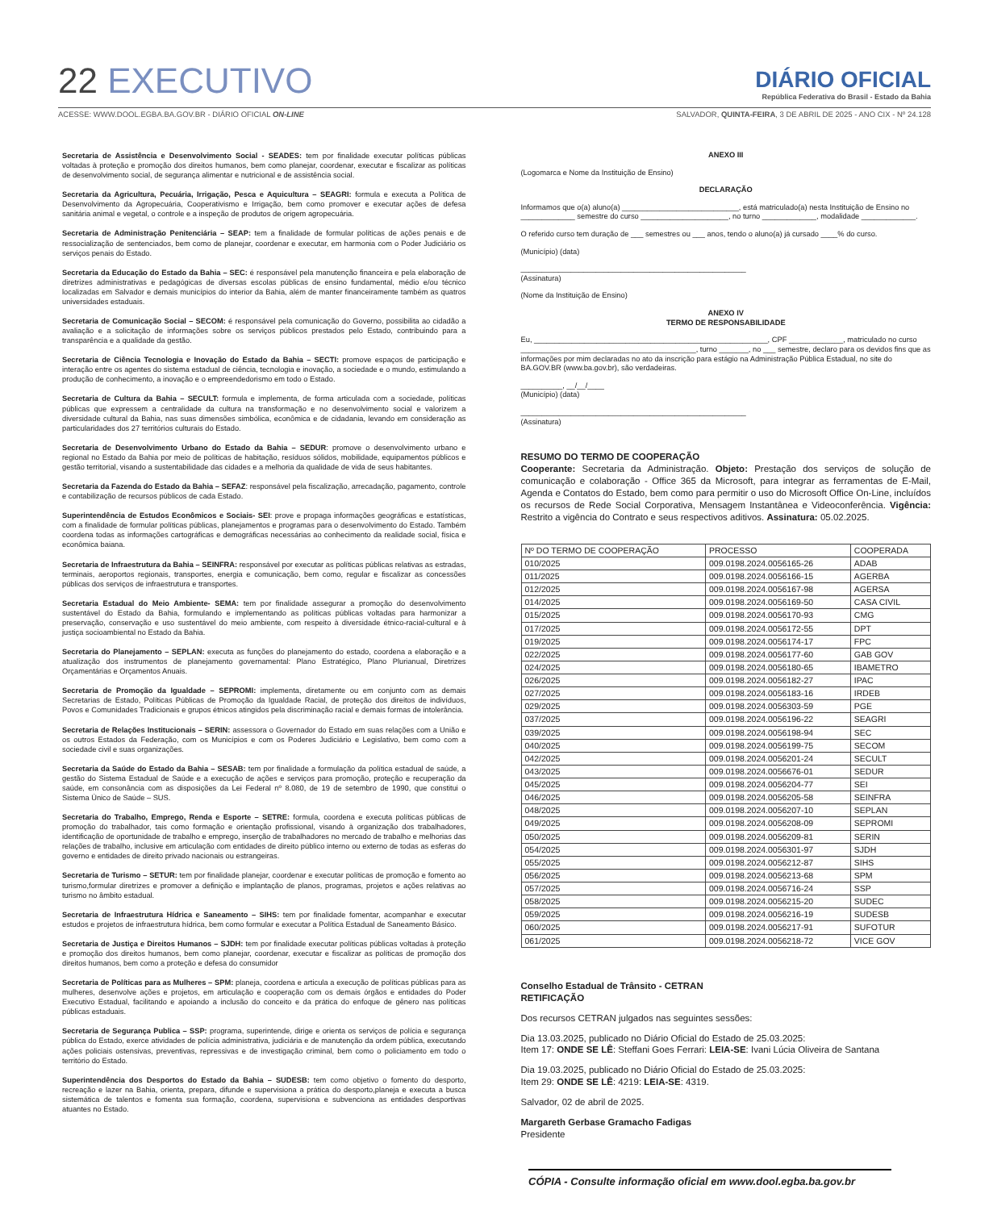22 EXECUTIVO
DIÁRIO OFICIAL
República Federativa do Brasil - Estado da Bahia
ACESSE: WWW.DOOL.EGBA.BA.GOV.BR - DIÁRIO OFICIAL ON-LINE SALVADOR, QUINTA-FEIRA, 3 DE ABRIL DE 2025 - ANO CIX - Nº 24.128
Secretaria de Assistência e Desenvolvimento Social - SEADES: tem por finalidade executar políticas públicas voltadas à proteção e promoção dos direitos humanos, bem como planejar, coordenar, executar e fiscalizar as políticas de desenvolvimento social, de segurança alimentar e nutricional e de assistência social.
Secretaria da Agricultura, Pecuária, Irrigação, Pesca e Aquicultura – SEAGRI: formula e executa a Política de Desenvolvimento da Agropecuária, Cooperativismo e Irrigação, bem como promover e executar ações de defesa sanitária animal e vegetal, o controle e a inspeção de produtos de origem agropecuária.
Secretaria de Administração Penitenciária – SEAP: tem a finalidade de formular políticas de ações penais e de ressocialização de sentenciados, bem como de planejar, coordenar e executar, em harmonia com o Poder Judiciário os serviços penais do Estado.
Secretaria da Educação do Estado da Bahia – SEC: é responsável pela manutenção financeira e pela elaboração de diretrizes administrativas e pedagógicas de diversas escolas públicas de ensino fundamental, médio e/ou técnico localizadas em Salvador e demais municípios do interior da Bahia, além de manter financeiramente também as quatros universidades estaduais.
Secretaria de Comunicação Social – SECOM: é responsável pela comunicação do Governo, possibilita ao cidadão a avaliação e a solicitação de informações sobre os serviços públicos prestados pelo Estado, contribuindo para a transparência e a qualidade da gestão.
Secretaria de Ciência Tecnologia e Inovação do Estado da Bahia – SECTI: promove espaços de participação e interação entre os agentes do sistema estadual de ciência, tecnologia e inovação, a sociedade e o mundo, estimulando a produção de conhecimento, a inovação e o empreendedorismo em todo o Estado.
Secretaria de Cultura da Bahia – SECULT: formula e implementa, de forma articulada com a sociedade, políticas públicas que expressem a centralidade da cultura na transformação e no desenvolvimento social e valorizem a diversidade cultural da Bahia, nas suas dimensões simbólica, econômica e de cidadania, levando em consideração as particularidades dos 27 territórios culturais do Estado.
Secretaria de Desenvolvimento Urbano do Estado da Bahia – SEDUR: promove o desenvolvimento urbano e regional no Estado da Bahia por meio de políticas de habitação, resíduos sólidos, mobilidade, equipamentos públicos e gestão territorial, visando a sustentabilidade das cidades e a melhoria da qualidade de vida de seus habitantes.
Secretaria da Fazenda do Estado da Bahia – SEFAZ: responsável pela fiscalização, arrecadação, pagamento, controle e contabilização de recursos públicos de cada Estado.
Superintendência de Estudos Econômicos e Sociais- SEI: prove e propaga informações geográficas e estatísticas, com a finalidade de formular políticas públicas, planejamentos e programas para o desenvolvimento do Estado. Também coordena todas as informações cartográficas e demográficas necessárias ao conhecimento da realidade social, física e econômica baiana.
Secretaria de Infraestrutura da Bahia – SEINFRA: responsável por executar as políticas públicas relativas as estradas, terminais, aeroportos regionais, transportes, energia e comunicação, bem como, regular e fiscalizar as concessões públicas dos serviços de infraestrutura e transportes.
Secretaria Estadual do Meio Ambiente- SEMA: tem por finalidade assegurar a promoção do desenvolvimento sustentável do Estado da Bahia, formulando e implementando as políticas públicas voltadas para harmonizar a preservação, conservação e uso sustentável do meio ambiente, com respeito à diversidade étnico-racial-cultural e à justiça socioambiental no Estado da Bahia.
Secretaria do Planejamento – SEPLAN: executa as funções do planejamento do estado, coordena a elaboração e a atualização dos instrumentos de planejamento governamental: Plano Estratégico, Plano Plurianual, Diretrizes Orçamentárias e Orçamentos Anuais.
Secretaria de Promoção da Igualdade – SEPROMI: implementa, diretamente ou em conjunto com as demais Secretarias de Estado, Políticas Públicas de Promoção da Igualdade Racial, de proteção dos direitos de indivíduos, Povos e Comunidades Tradicionais e grupos étnicos atingidos pela discriminação racial e demais formas de intolerância.
Secretaria de Relações Institucionais – SERIN: assessora o Governador do Estado em suas relações com a União e os outros Estados da Federação, com os Municípios e com os Poderes Judiciário e Legislativo, bem como com a sociedade civil e suas organizações.
Secretaria da Saúde do Estado da Bahia – SESAB: tem por finalidade a formulação da política estadual de saúde, a gestão do Sistema Estadual de Saúde e a execução de ações e serviços para promoção, proteção e recuperação da saúde, em consonância com as disposições da Lei Federal nº 8.080, de 19 de setembro de 1990, que constitui o Sistema Único de Saúde – SUS.
Secretaria do Trabalho, Emprego, Renda e Esporte – SETRE: formula, coordena e executa políticas públicas de promoção do trabalhador, tais como formação e orientação profissional, visando à organização dos trabalhadores, identificação de oportunidade de trabalho e emprego, inserção de trabalhadores no mercado de trabalho e melhorias das relações de trabalho, inclusive em articulação com entidades de direito público interno ou externo de todas as esferas do governo e entidades de direito privado nacionais ou estrangeiras.
Secretaria de Turismo – SETUR: tem por finalidade planejar, coordenar e executar políticas de promoção e fomento ao turismo,formular diretrizes e promover a definição e implantação de planos, programas, projetos e ações relativas ao turismo no âmbito estadual.
Secretaria de Infraestrutura Hídrica e Saneamento – SIHS: tem por finalidade fomentar, acompanhar e executar estudos e projetos de infraestrutura hídrica, bem como formular e executar a Política Estadual de Saneamento Básico.
Secretaria de Justiça e Direitos Humanos – SJDH: tem por finalidade executar políticas públicas voltadas à proteção e promoção dos direitos humanos, bem como planejar, coordenar, executar e fiscalizar as políticas de promoção dos direitos humanos, bem como a proteção e defesa do consumidor
Secretaria de Políticas para as Mulheres – SPM: planeja, coordena e articula a execução de políticas públicas para as mulheres, desenvolve ações e projetos, em articulação e cooperação com os demais órgãos e entidades do Poder Executivo Estadual, facilitando e apoiando a inclusão do conceito e da prática do enfoque de gênero nas políticas públicas estaduais.
Secretaria de Segurança Publica – SSP: programa, superintende, dirige e orienta os serviços de polícia e segurança pública do Estado, exerce atividades de polícia administrativa, judiciária e de manutenção da ordem pública, executando ações policiais ostensivas, preventivas, repressivas e de investigação criminal, bem como o policiamento em todo o território do Estado.
Superintendência dos Desportos do Estado da Bahia – SUDESB: tem como objetivo o fomento do desporto, recreação e lazer na Bahia, orienta, prepara, difunde e supervisiona a prática do desporto,planeja e executa a busca sistemática de talentos e fomenta sua formação, coordena, supervisiona e subvenciona as entidades desportivas atuantes no Estado.
ANEXO III
(Logomarca e Nome da Instituição de Ensino)
DECLARAÇÃO
Informamos que o(a) aluno(a) ____________________________, está matriculado(a) nesta Instituição de Ensino no _____________ semestre do curso _____________________, no turno _____________, modalidade _____________.
O referido curso tem duração de ___ semestres ou ___ anos, tendo o aluno(a) já cursado ____% do curso.
(Município) (data)
______________________________________________________
(Assinatura)
(Nome da Instituição de Ensino)
ANEXO IV
TERMO DE RESPONSABILIDADE
Eu, ________________________________________________________, CPF _____________, matriculado no curso __________________________________________, turno _______, no ___ semestre, declaro para os devidos fins que as informações por mim declaradas no ato da inscrição para estágio na Administração Pública Estadual, no site do BA.GOV.BR (www.ba.gov.br), são verdadeiras.
__________, __/__/____
(Município) (data)
______________________________________________________
(Assinatura)
RESUMO DO TERMO DE COOPERAÇÃO
Cooperante: Secretaria da Administração. Objeto: Prestação dos serviços de solução de comunicação e colaboração - Office 365 da Microsoft, para integrar as ferramentas de E-Mail, Agenda e Contatos do Estado, bem como para permitir o uso do Microsoft Office On-Line, incluídos os recursos de Rede Social Corporativa, Mensagem Instantânea e Videoconferência. Vigência: Restrito a vigência do Contrato e seus respectivos aditivos. Assinatura: 05.02.2025.
| Nº DO TERMO DE COOPERAÇÃO | PROCESSO | COOPERADA |
| --- | --- | --- |
| 010/2025 | 009.0198.2024.0056165-26 | ADAB |
| 011/2025 | 009.0198.2024.0056166-15 | AGERBA |
| 012/2025 | 009.0198.2024.0056167-98 | AGERSA |
| 014/2025 | 009.0198.2024.0056169-50 | CASA CIVIL |
| 015/2025 | 009.0198.2024.0056170-93 | CMG |
| 017/2025 | 009.0198.2024.0056172-55 | DPT |
| 019/2025 | 009.0198.2024.0056174-17 | FPC |
| 022/2025 | 009.0198.2024.0056177-60 | GAB GOV |
| 024/2025 | 009.0198.2024.0056180-65 | IBAMETRO |
| 026/2025 | 009.0198.2024.0056182-27 | IPAC |
| 027/2025 | 009.0198.2024.0056183-16 | IRDEB |
| 029/2025 | 009.0198.2024.0056303-59 | PGE |
| 037/2025 | 009.0198.2024.0056196-22 | SEAGRI |
| 039/2025 | 009.0198.2024.0056198-94 | SEC |
| 040/2025 | 009.0198.2024.0056199-75 | SECOM |
| 042/2025 | 009.0198.2024.0056201-24 | SECULT |
| 043/2025 | 009.0198.2024.0056676-01 | SEDUR |
| 045/2025 | 009.0198.2024.0056204-77 | SEI |
| 046/2025 | 009.0198.2024.0056205-58 | SEINFRA |
| 048/2025 | 009.0198.2024.0056207-10 | SEPLAN |
| 049/2025 | 009.0198.2024.0056208-09 | SEPROMI |
| 050/2025 | 009.0198.2024.0056209-81 | SERIN |
| 054/2025 | 009.0198.2024.0056301-97 | SJDH |
| 055/2025 | 009.0198.2024.0056212-87 | SIHS |
| 056/2025 | 009.0198.2024.0056213-68 | SPM |
| 057/2025 | 009.0198.2024.0056716-24 | SSP |
| 058/2025 | 009.0198.2024.0056215-20 | SUDEC |
| 059/2025 | 009.0198.2024.0056216-19 | SUDESB |
| 060/2025 | 009.0198.2024.0056217-91 | SUFOTUR |
| 061/2025 | 009.0198.2024.0056218-72 | VICE GOV |
Conselho Estadual de Trânsito - CETRAN
RETIFICAÇÃO
Dos recursos CETRAN julgados nas seguintes sessões:
Dia 13.03.2025, publicado no Diário Oficial do Estado de 25.03.2025:
Item 17: ONDE SE LÊ: Steffani Goes Ferrari: LEIA-SE: Ivani Lúcia Oliveira de Santana
Dia 19.03.2025, publicado no Diário Oficial do Estado de 25.03.2025:
Item 29: ONDE SE LÊ: 4219: LEIA-SE: 4319.
Salvador, 02 de abril de 2025.
Margareth Gerbase Gramacho Fadigas
Presidente
CÓPIA - Consulte informação oficial em www.dool.egba.ba.gov.br